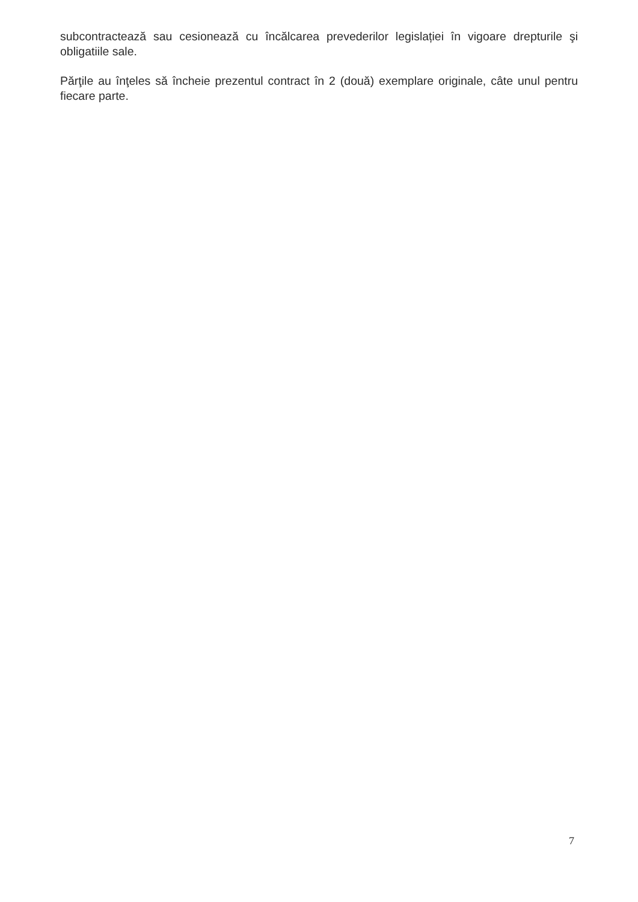subcontractează sau cesionează cu încălcarea prevederilor legislației în vigoare drepturile şi obligatiile sale.
Părţile au înţeles să încheie prezentul contract în 2 (două) exemplare originale, câte unul pentru fiecare parte.
7